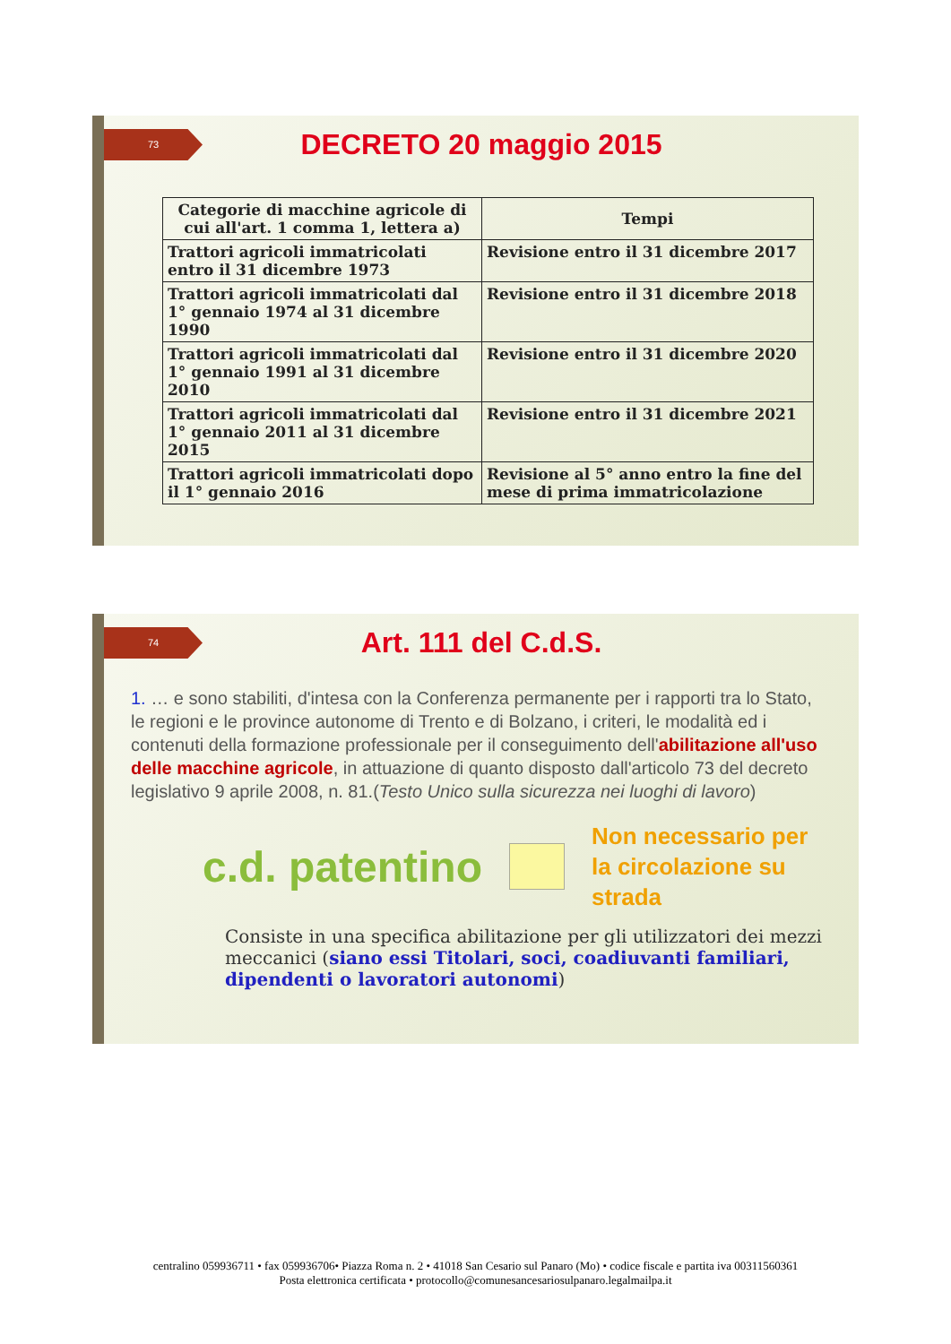73
DECRETO 20 maggio 2015
| Categorie di macchine agricole di cui all'art. 1 comma 1, lettera a) | Tempi |
| --- | --- |
| Trattori agricoli immatricolati entro il 31 dicembre 1973 | Revisione entro il 31 dicembre 2017 |
| Trattori agricoli immatricolati dal 1° gennaio 1974 al 31 dicembre 1990 | Revisione entro il 31 dicembre 2018 |
| Trattori agricoli immatricolati dal 1° gennaio 1991 al 31 dicembre 2010 | Revisione entro il 31 dicembre 2020 |
| Trattori agricoli immatricolati dal 1° gennaio 2011 al 31 dicembre 2015 | Revisione entro il 31 dicembre 2021 |
| Trattori agricoli immatricolati dopo il 1° gennaio 2016 | Revisione al 5° anno entro la fine del mese di prima immatricolazione |
74
Art. 111 del C.d.S.
1. … e sono stabiliti, d'intesa con la Conferenza permanente per i rapporti tra lo Stato, le regioni e le province autonome di Trento e di Bolzano, i criteri, le modalità ed i contenuti della formazione professionale per il conseguimento dell'abilitazione all'uso delle macchine agricole, in attuazione di quanto disposto dall'articolo 73 del decreto legislativo 9 aprile 2008, n. 81.(Testo Unico sulla sicurezza nei luoghi di lavoro)
c.d. patentino Non necessario per
la circolazione su
strada
Consiste in una specifica abilitazione per gli utilizzatori dei mezzi meccanici (siano essi Titolari, soci, coadiuvanti familiari, dipendenti o lavoratori autonomi)
centralino 059936711 • fax 059936706• Piazza Roma n. 2 • 41018 San Cesario sul Panaro (Mo) • codice fiscale e partita iva 00311560361
Posta elettronica certificata • protocollo@comunesancesariosulpanaro.legalmailpa.it